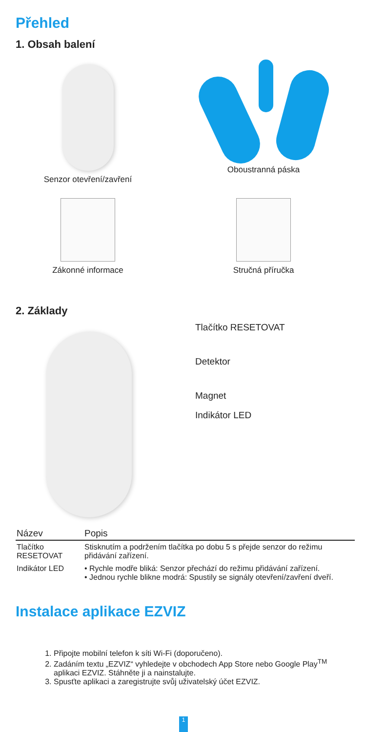Přehled
1. Obsah balení
Senzor otevření/zavření
Oboustranná páska
Zákonné informace
Stručná příručka
2. Základy
Tlačítko RESETOVAT
Detektor
Magnet
Indikátor LED
| Název | Popis |
| --- | --- |
| Tlačítko RESETOVAT | Stisknutím a podržením tlačítka po dobu 5 s přejde senzor do režimu přidávání zařízení. |
| Indikátor LED | • Rychle modře bliká: Senzor přechází do režimu přidávání zařízení. • Jednou rychle blikne modrá: Spustily se signály otevření/zavření dveří. |
Instalace aplikace EZVIZ
1. Připojte mobilní telefon k síti Wi-Fi (doporučeno).
2. Zadáním textu „EZVIZ“ vyhledejte v obchodech App Store nebo Google Play<sup>TM</sup> aplikaci EZVIZ. Stáhněte ji a nainstalujte.
3. Spusťte aplikaci a zaregistrujte svůj uživatelský účet EZVIZ.
1